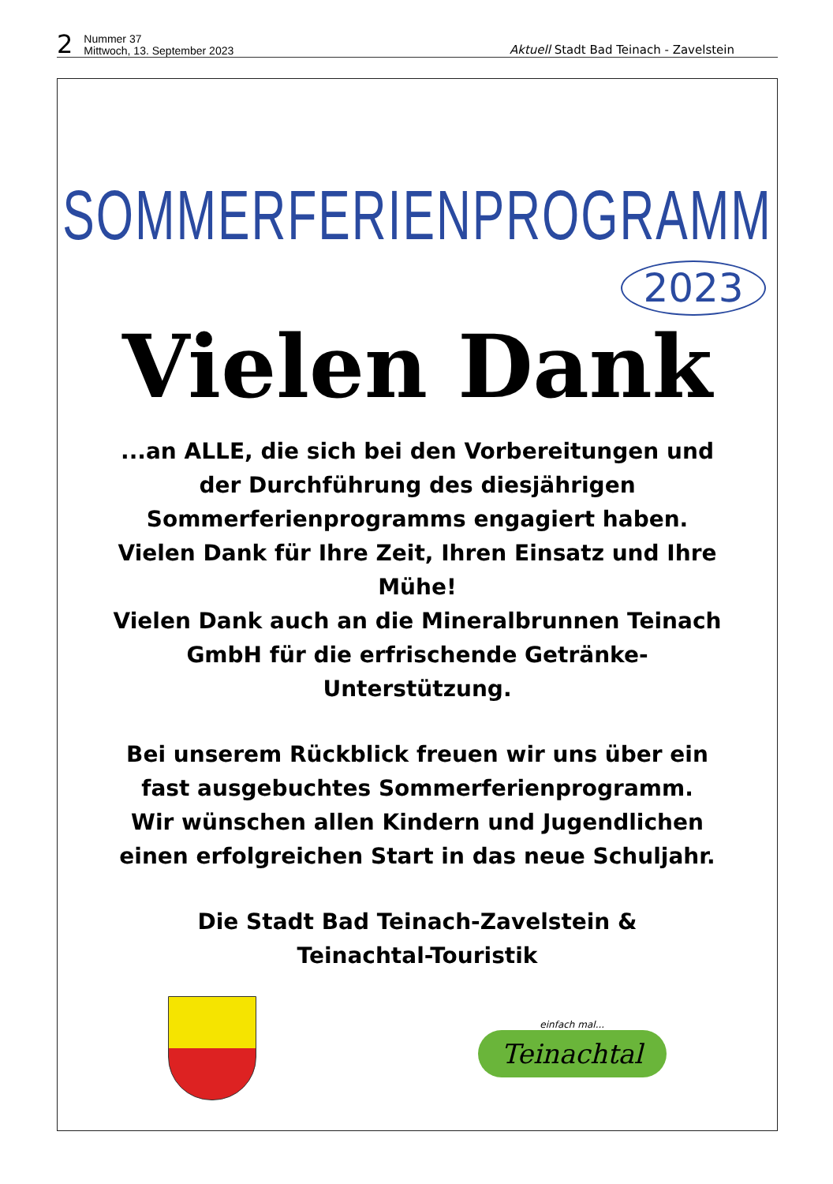2 Nummer 37
Mittwoch, 13. September 2023 Aktuell Stadt Bad Teinach - Zavelstein
SOMMERFERIENPROGRAMM
2023
Vielen Dank
...an ALLE, die sich bei den Vorbereitungen und der Durchführung des diesjährigen Sommerferienprogramms engagiert haben.
Vielen Dank für Ihre Zeit, Ihren Einsatz und Ihre Mühe!
Vielen Dank auch an die Mineralbrunnen Teinach GmbH für die erfrischende Getränke-Unterstützung.
Bei unserem Rückblick freuen wir uns über ein fast ausgebuchtes Sommerferienprogramm.
Wir wünschen allen Kindern und Jugendlichen einen erfolgreichen Start in das neue Schuljahr.
Die Stadt Bad Teinach-Zavelstein &
Teinachtal-Touristik
einfach mal...
Teinachtal